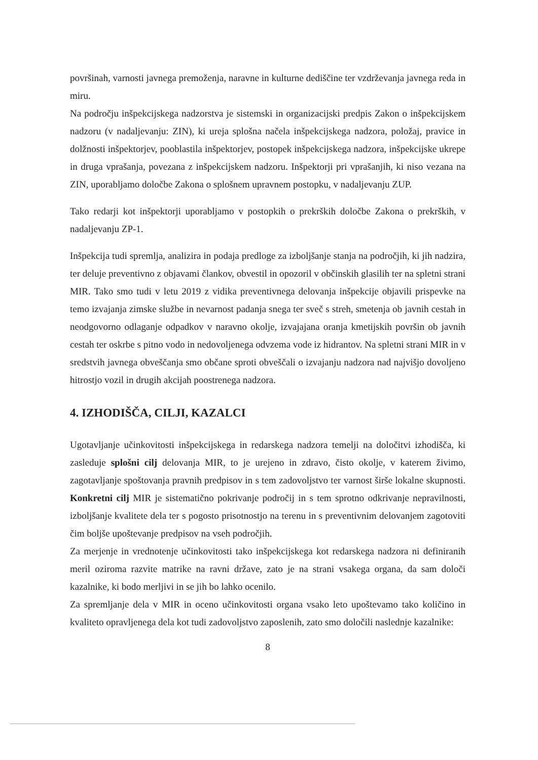površinah, varnosti javnega premoženja, naravne in kulturne dediščine ter vzdrževanja javnega reda in miru.
Na področju inšpekcijskega nadzorstva je sistemski in organizacijski predpis Zakon o inšpekcijskem nadzoru (v nadaljevanju: ZIN), ki ureja splošna načela inšpekcijskega nadzora, položaj, pravice in dolžnosti inšpektorjev, pooblastila inšpektorjev, postopek inšpekcijskega nadzora, inšpekcijske ukrepe in druga vprašanja, povezana z inšpekcijskem nadzoru. Inšpektorji pri vprašanjih, ki niso vezana na ZIN, uporabljamo določbe Zakona o splošnem upravnem postopku, v nadaljevanju ZUP.
Tako redarji kot inšpektorji uporabljamo v postopkih o prekrških določbe Zakona o prekrških, v nadaljevanju ZP-1.
Inšpekcija tudi spremlja, analizira in podaja predloge za izboljšanje stanja na področjih, ki jih nadzira, ter deluje preventivno z objavami člankov, obvestil in opozoril v občinskih glasilih ter na spletni strani MIR. Tako smo tudi v letu 2019 z vidika preventivnega delovanja inšpekcije objavili prispevke na temo izvajanja zimske službe in nevarnost padanja snega ter sveč s streh, smetenja ob javnih cestah in neodgovorno odlaganje odpadkov v naravno okolje, izvajajana oranja kmetijskih površin ob javnih cestah ter oskrbe s pitno vodo in nedovoljenega odvzema vode iz hidrantov. Na spletni strani MIR in v sredstvih javnega obveščanja smo občane sproti obveščali o izvajanju nadzora nad najvišjo dovoljeno hitrostjo vozil in drugih akcijah poostrenega nadzora.
4. IZHODIŠČA, CILJI, KAZALCI
Ugotavljanje učinkovitosti inšpekcijskega in redarskega nadzora temelji na določitvi izhodišča, ki zasleduje splošni cilj delovanja MIR, to je urejeno in zdravo, čisto okolje, v katerem živimo, zagotavljanje spoštovanja pravnih predpisov in s tem zadovoljstvo ter varnost širše lokalne skupnosti. Konkretni cilj MIR je sistematično pokrivanje področij in s tem sprotno odkrivanje nepravilnosti, izboljšanje kvalitete dela ter s pogosto prisotnostjo na terenu in s preventivnim delovanjem zagotoviti čim boljše upoštevanje predpisov na vseh področjih.
Za merjenje in vrednotenje učinkovitosti tako inšpekcijskega kot redarskega nadzora ni definiranih meril oziroma razvite matrike na ravni države, zato je na strani vsakega organa, da sam določi kazalnike, ki bodo merljivi in se jih bo lahko ocenilo.
Za spremljanje dela v MIR in oceno učinkovitosti organa vsako leto upoštevamo tako količino in kvaliteto opravljenega dela kot tudi zadovoljstvo zaposlenih, zato smo določili naslednje kazalnike:
8